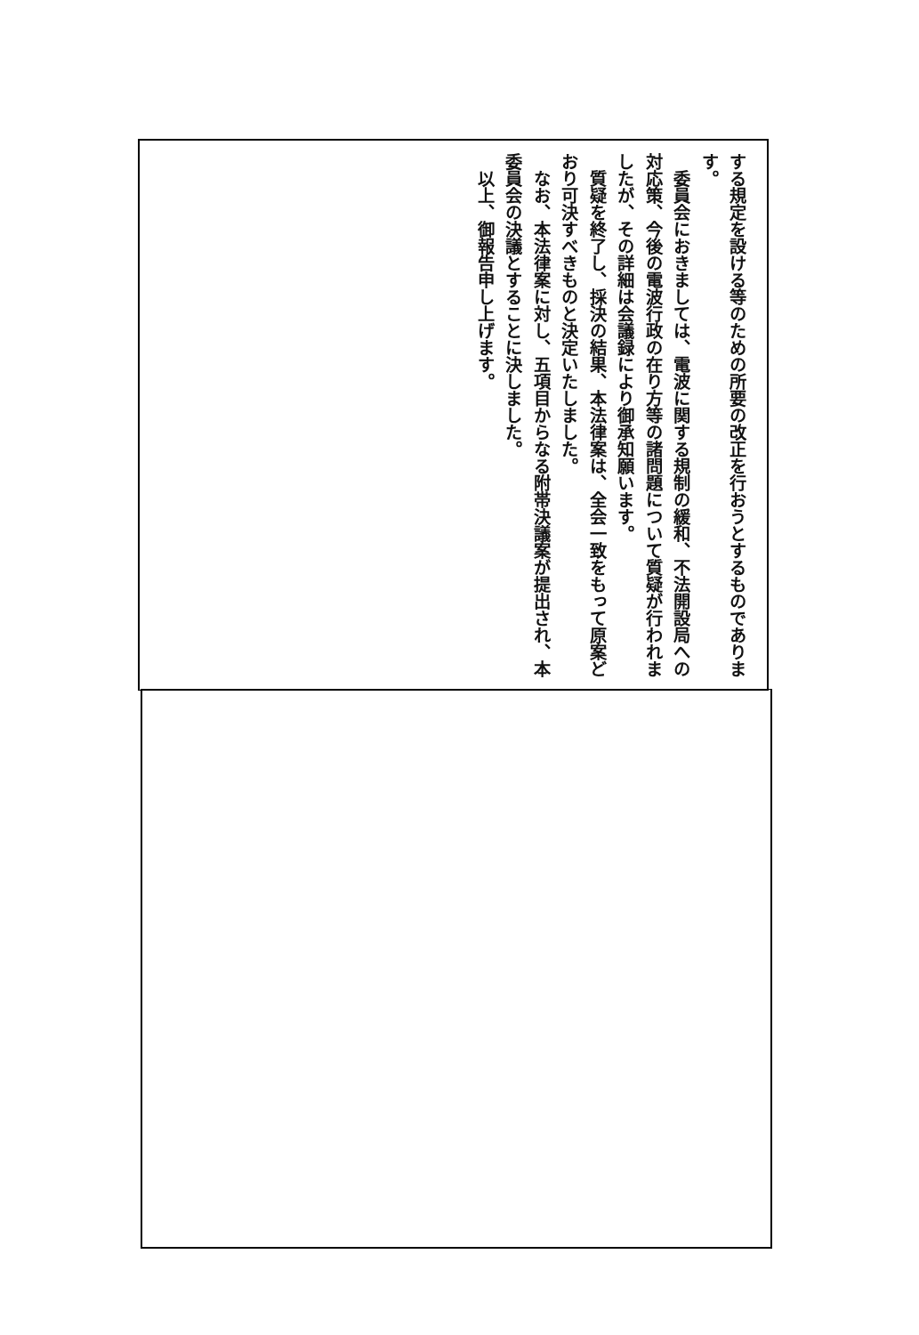する規定を設ける等のための所要の改正を行おうとするものであります。
　委員会におきましては、電波に関する規制の緩和、不法開設局への対応策、今後の電波行政の在り方等の諸問題について質疑が行われましたが、その詳細は会議録により御承知願います。
　質疑を終了し、採決の結果、本法律案は、全会一致をもって原案どおり可決すべきものと決定いたしました。
　なお、本法律案に対し、五項目からなる附帯決議案が提出され、本委員会の決議とすることに決しました。
　以上、御報告申し上げます。